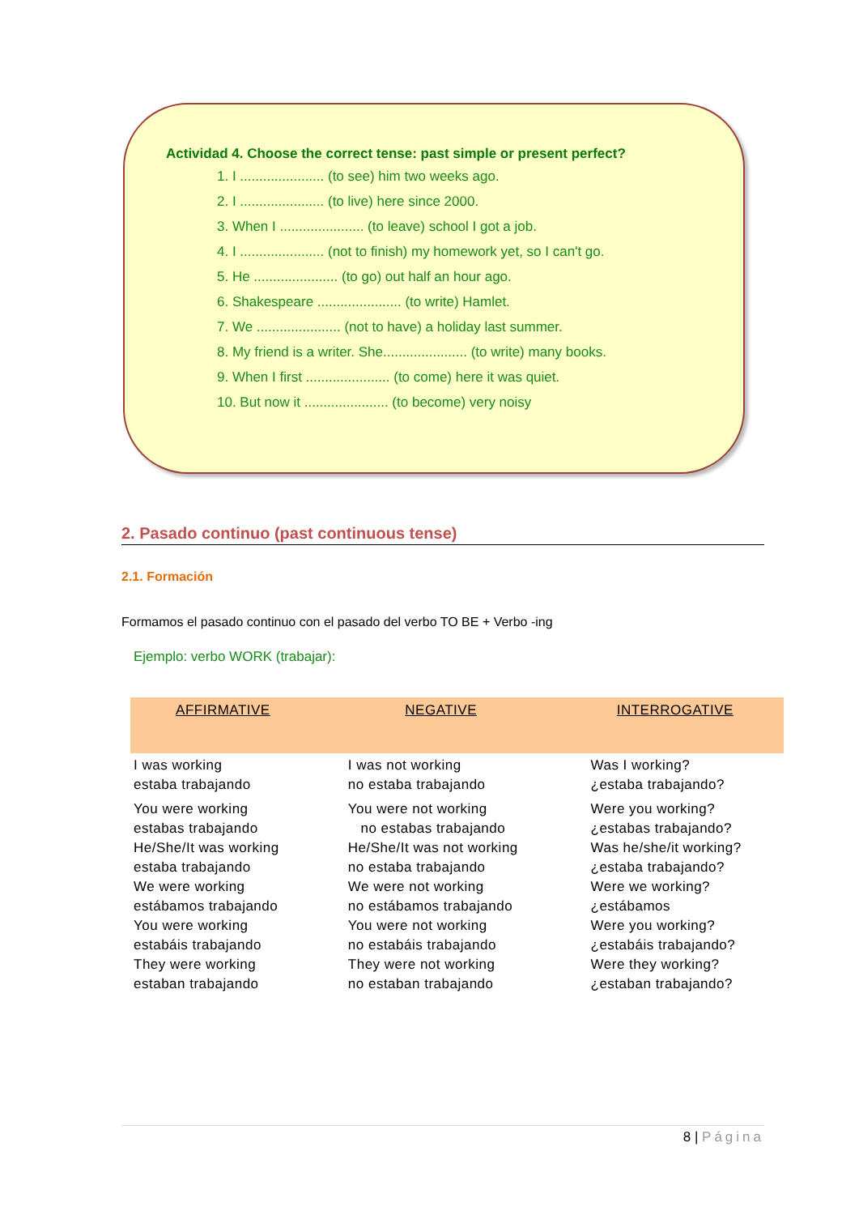Actividad 4. Choose the correct tense: past simple or present perfect?
1. I ...................... (to see) him two weeks ago.
2. I ...................... (to live) here since 2000.
3. When I ...................... (to leave) school I got a job.
4. I ...................... (not to finish) my homework yet, so I can't go.
5. He ...................... (to go) out half an hour ago.
6. Shakespeare ...................... (to write) Hamlet.
7. We ...................... (not to have) a holiday last summer.
8. My friend is a writer. She...................... (to write) many books.
9. When I first ...................... (to come) here it was quiet.
10. But now it ...................... (to become) very noisy
2. Pasado continuo (past continuous tense)
2.1. Formación
Formamos el pasado continuo con el pasado del verbo TO BE + Verbo -ing
Ejemplo: verbo WORK (trabajar):
| AFFIRMATIVE | NEGATIVE | INTERROGATIVE |
| --- | --- | --- |
| I was working estaba trabajando | I was not working no estaba trabajando | Was I working? ¿estaba trabajando? |
| You were working estabas trabajando He/She/It was working estaba trabajando We were working estábamos trabajando You were working estabáis trabajando They were working estaban trabajando | You were not working no estabas trabajando He/She/It was not working no estaba trabajando We were not working no estábamos trabajando You were not working no estabáis trabajando They were not working no estaban trabajando | Were you working? ¿estabas trabajando? Was he/she/it working? ¿estaba trabajando? Were we working? ¿estábamos Were you working? ¿estabáis trabajando? Were they working? ¿estaban trabajando? |
8 | Página